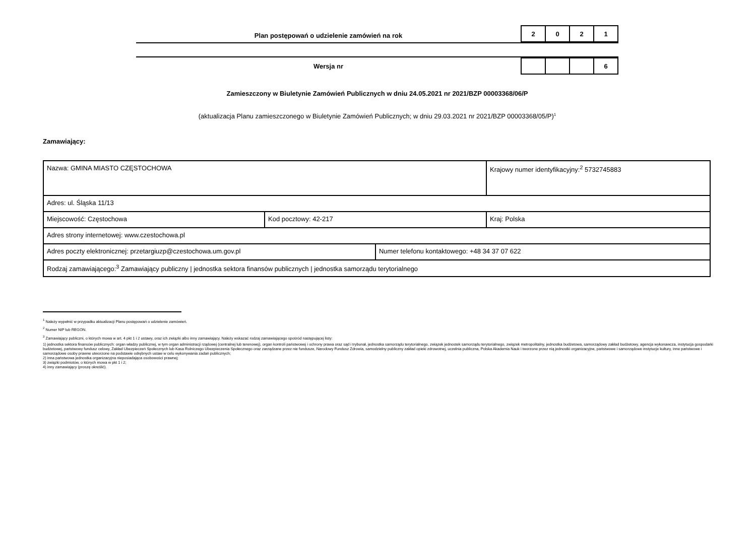Plan postępowań o udzielenie zamówień na rok
| 2 | 0 | 2 | 1 |
Wersja nr
| | | | 6 |
Zamieszczony w Biuletynie Zamówień Publicznych w dniu 24.05.2021 nr 2021/BZP 00003368/06/P
(aktualizacja Planu zamieszczonego w Biuletynie Zamówień Publicznych; w dniu 29.03.2021 nr 2021/BZP 00003368/05/P)<sup>1</sup>
Zamawiający:
| Nazwa: GMINA MIASTO CZĘSTOCHOWA | | | Krajowy numer identyfikacyjny:<sup>2</sup> 5732745883 |
| Adres: ul. Śląska 11/13 | | | |
| Miejscowość: Częstochowa | Kod pocztowy: 42-217 | | Kraj: Polska |
| Adres strony internetowej: www.czestochowa.pl | | | |
| Adres poczty elektronicznej: przetargiuzp@czestochowa.um.gov.pl | | Numer telefonu kontaktowego: +48 34 37 07 622 | |
| Rodzaj zamawiającego:<sup>3</sup> Zamawiający publiczny / jednostka sektora finansów publicznych / jednostka samorządu terytorialnego | | | |
<sup>1</sup> Należy wypełnić w przypadku aktualizacji Planu postępowań o udzielenie zamówień.
<sup>2</sup> Numer NIP lub REGON.
<sup>3</sup> Zamawiający publiczni, o których mowa w art. 4 pkt 1 i 2 ustawy, oraz ich związki albo inny zamawiający. Należy wskazać rodzaj zamawiającego spośród następującej listy:
1) jednostka sektora finansów publicznych: organ władzy publicznej, w tym organ administracji rządowej (centralnej lub terenowej), organ kontroli państwowej i ochrony prawa oraz sąd i trybunał, jednostka samorządu terytorialnego, związek jednostek samorządu terytorialnego, związek metropolitalny, jednostka budżetowa, samorządowy zakład budżetowy, agencja wykonawcza, instytucja gospodarki budżetowej, państwowy fundusz celowy, Zakład Ubezpieczeń Społecznych lub Kasa Rolniczego Ubezpieczenia Społecznego oraz zarządzane przez nie fundusze, Narodowy Fundusz Zdrowia, samodzielny publiczny zakład opieki zdrowotnej, uczelnia publiczna, Polska Akademia Nauk i tworzone przez nią jednostki organizacyjne, państwowe i samorządowe instytucje kultury, inne państwowe i samorządowe osoby prawne utworzone na podstawie odrębnych ustaw w celu wykonywania zadań publicznych;
2) inna państwowa jednostka organizacyjna nieposiadająca osobowości prawnej;
3) związki podmiotów, o których mowa w pkt 1 i 2;
4) inny zamawiający (proszę określić).